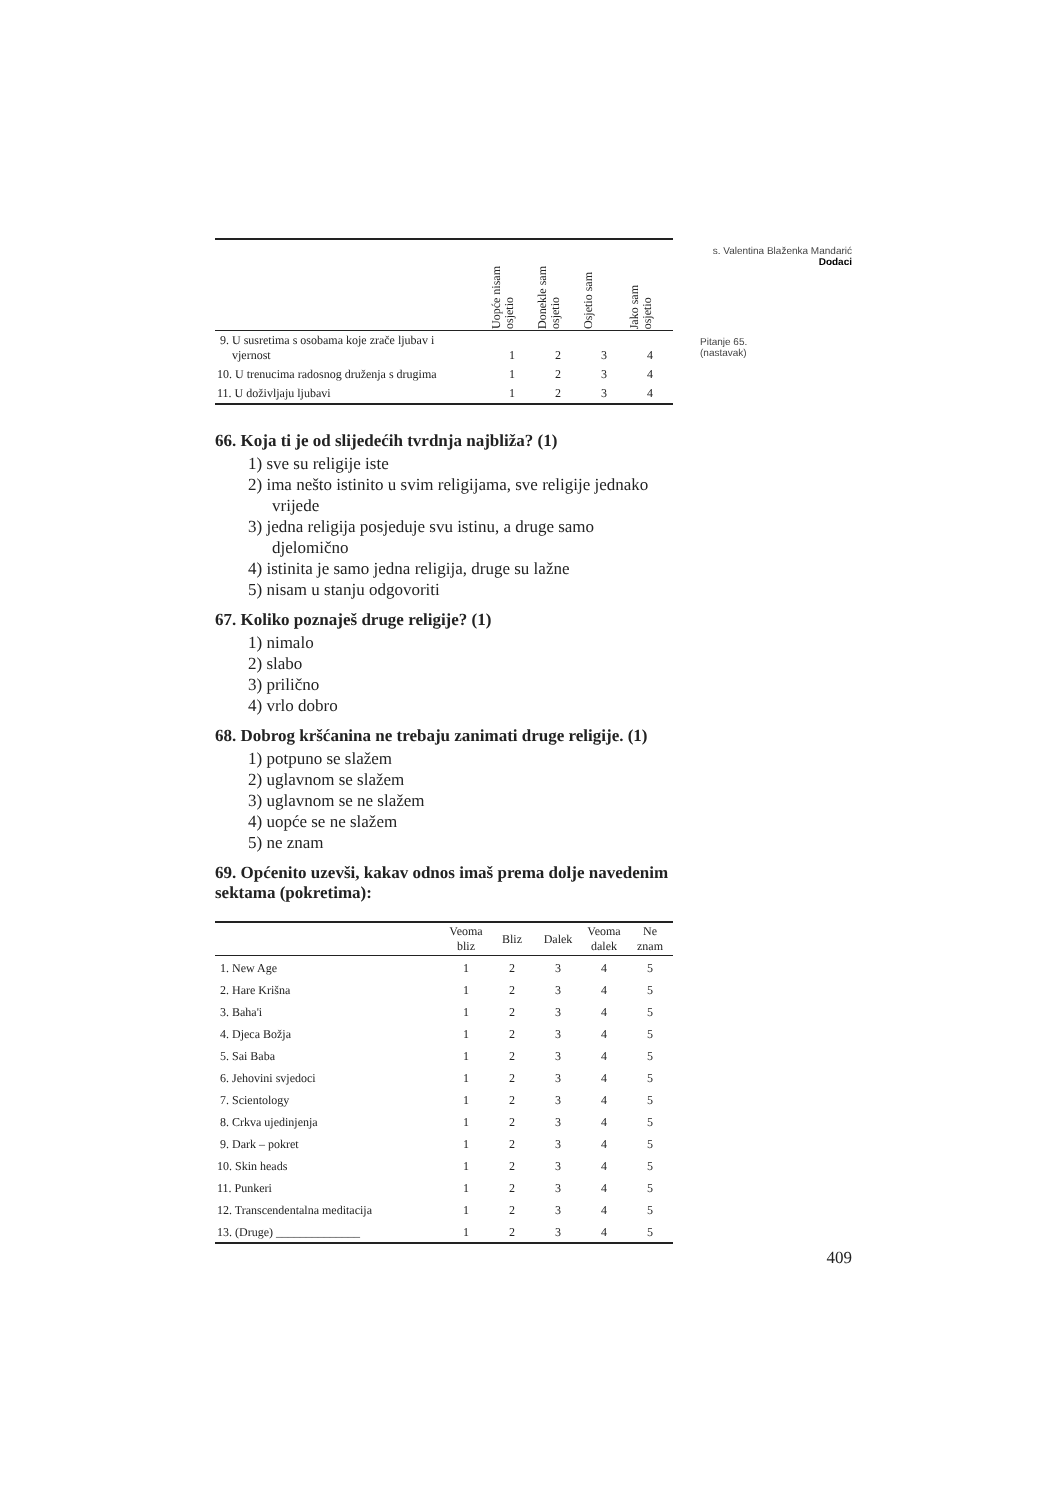s. Valentina Blaženka Mandarić
Dodaci
Pitanje 65.
(nastavak)
| | Uopće nisam osjetio | Donekle sam osjetio | Osjetio sam | Jako sam osjetio |
| --- | --- | --- | --- | --- |
| 9. U susretima s osobama koje zrače ljubav i vjernost | 1 | 2 | 3 | 4 |
| 10. U trenucima radosnog druženja s drugima | 1 | 2 | 3 | 4 |
| 11. U doživljaju ljubavi | 1 | 2 | 3 | 4 |
66. Koja ti je od slijedećih tvrdnja najbliža? (1)
1) sve su religije iste
2) ima nešto istinito u svim religijama, sve religije jednako vrijede
3) jedna religija posjeduje svu istinu, a druge samo djelomično
4) istinita je samo jedna religija, druge su lažne
5) nisam u stanju odgovoriti
67. Koliko poznaješ druge religije? (1)
1) nimalo
2) slabo
3) prilično
4) vrlo dobro
68. Dobrog kršćanina ne trebaju zanimati druge religije. (1)
1) potpuno se slažem
2) uglavnom se slažem
3) uglavnom se ne slažem
4) uopće se ne slažem
5) ne znam
69. Općenito uzevši, kakav odnos imaš prema dolje navedenim sektama (pokretima):
| | Veoma bliz | Bliz | Dalek | Veoma dalek | Ne znam |
| --- | --- | --- | --- | --- | --- |
| 1. New Age | 1 | 2 | 3 | 4 | 5 |
| 2. Hare Krišna | 1 | 2 | 3 | 4 | 5 |
| 3. Baha'i | 1 | 2 | 3 | 4 | 5 |
| 4. Djeca Božja | 1 | 2 | 3 | 4 | 5 |
| 5. Sai Baba | 1 | 2 | 3 | 4 | 5 |
| 6. Jehovini svjedoci | 1 | 2 | 3 | 4 | 5 |
| 7. Scientology | 1 | 2 | 3 | 4 | 5 |
| 8. Crkva ujedinjenja | 1 | 2 | 3 | 4 | 5 |
| 9. Dark – pokret | 1 | 2 | 3 | 4 | 5 |
| 10. Skin heads | 1 | 2 | 3 | 4 | 5 |
| 11. Punkeri | 1 | 2 | 3 | 4 | 5 |
| 12. Transcendentalna meditacija | 1 | 2 | 3 | 4 | 5 |
| 13. (Druge) ______________ | 1 | 2 | 3 | 4 | 5 |
409